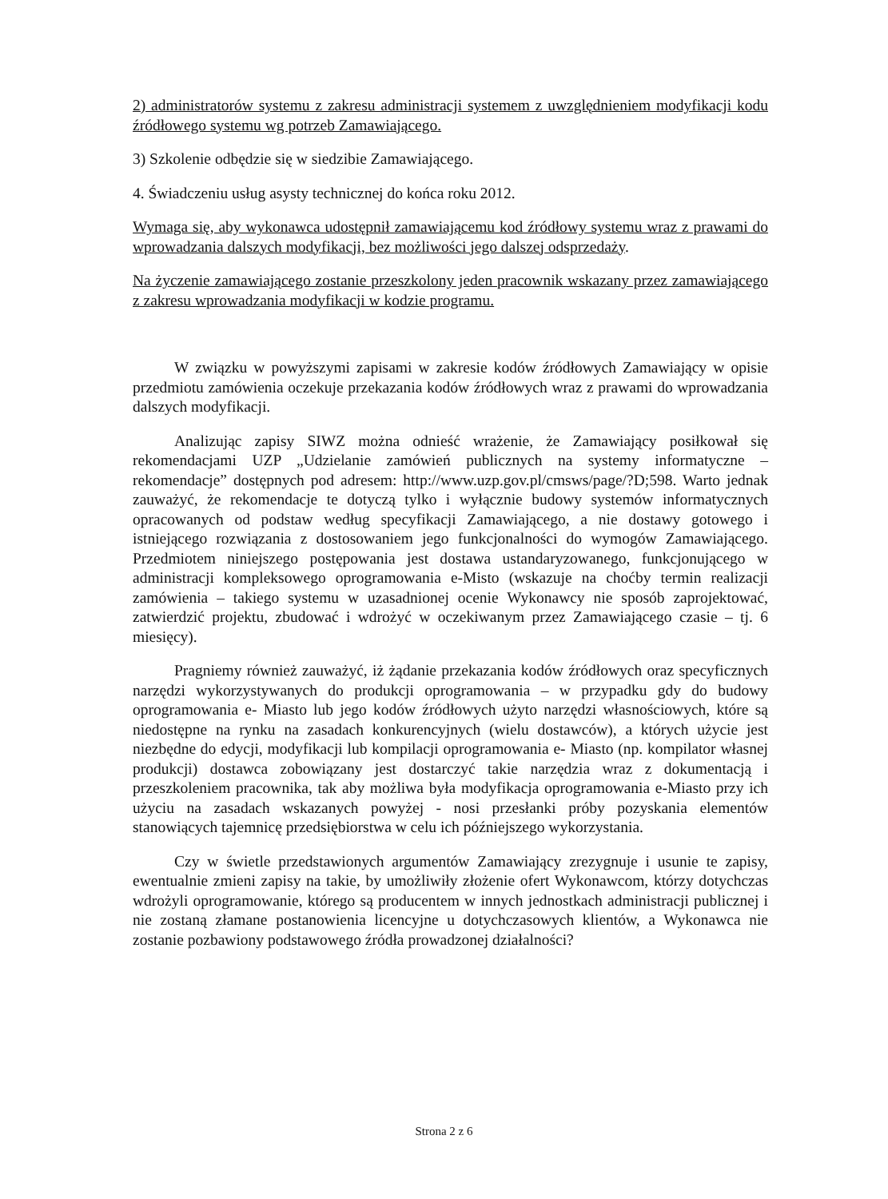2) administratorów systemu z zakresu administracji systemem z uwzględnieniem modyfikacji kodu źródłowego systemu wg potrzeb Zamawiającego.
3) Szkolenie odbędzie się w siedzibie Zamawiającego.
4. Świadczeniu usług asysty technicznej do końca roku 2012.
Wymaga się, aby wykonawca udostępnił zamawiającemu kod źródłowy systemu wraz z prawami do wprowadzania dalszych modyfikacji, bez możliwości jego dalszej odsprzedaży.
Na życzenie zamawiającego zostanie przeszkolony jeden pracownik wskazany przez zamawiającego z zakresu wprowadzania modyfikacji w kodzie programu.
W związku w powyższymi zapisami w zakresie kodów źródłowych Zamawiający w opisie przedmiotu zamówienia oczekuje przekazania kodów źródłowych wraz z prawami do wprowadzania dalszych modyfikacji.
Analizując zapisy SIWZ można odnieść wrażenie, że Zamawiający posiłkował się rekomendacjami UZP „Udzielanie zamówień publicznych na systemy informatyczne – rekomendacje” dostępnych pod adresem: http://www.uzp.gov.pl/cmsws/page/?D;598. Warto jednak zauważyć, że rekomendacje te dotyczą tylko i wyłącznie budowy systemów informatycznych opracowanych od podstaw według specyfikacji Zamawiającego, a nie dostawy gotowego i istniejącego rozwiązania z dostosowaniem jego funkcjonalności do wymogów Zamawiającego. Przedmiotem niniejszego postępowania jest dostawa ustandaryzowanego, funkcjonującego w administracji kompleksowego oprogramowania e-Misto (wskazuje na choćby termin realizacji zamówienia – takiego systemu w uzasadnionej ocenie Wykonawcy nie sposób zaprojektować, zatwierdzić projektu, zbudować i wdrożyć w oczekiwanym przez Zamawiającego czasie – tj. 6 miesięcy).
Pragniemy również zauważyć, iż żądanie przekazania kodów źródłowych oraz specyficznych narzędzi wykorzystywanych do produkcji oprogramowania – w przypadku gdy do budowy oprogramowania e- Miasto lub jego kodów źródłowych użyto narzędzi własnościowych, które są niedostępne na rynku na zasadach konkurencyjnych (wielu dostawców), a których użycie jest niezbędne do edycji, modyfikacji lub kompilacji oprogramowania e- Miasto (np. kompilator własnej produkcji) dostawca zobowiązany jest dostarczyć takie narzędzia wraz z dokumentacją i przeszkoleniem pracownika, tak aby możliwa była modyfikacja oprogramowania e-Miasto przy ich użyciu na zasadach wskazanych powyżej - nosi przesłanki próby pozyskania elementów stanowiących tajemnicę przedsiębiorstwa w celu ich późniejszego wykorzystania.
Czy w świetle przedstawionych argumentów Zamawiający zrezygnuje i usunie te zapisy, ewentualnie zmieni zapisy na takie, by umożliwiły złożenie ofert Wykonawcom, którzy dotychczas wdrożyli oprogramowanie, którego są producentem w innych jednostkach administracji publicznej i nie zostaną złamane postanowienia licencyjne u dotychczasowych klientów, a Wykonawca nie zostanie pozbawiony podstawowego źródła prowadzonej działalności?
Strona 2 z 6